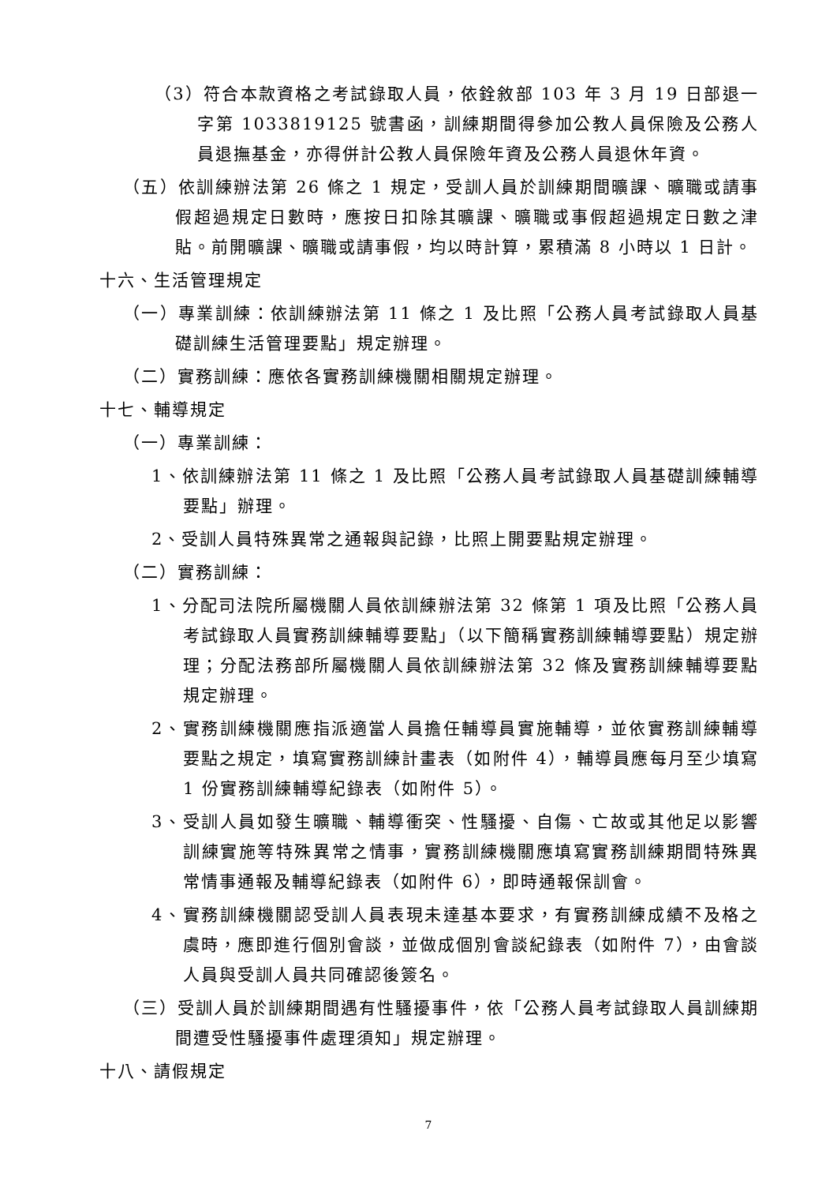（3）符合本款資格之考試錄取人員，依銓敘部 103 年 3 月 19 日部退一字第 1033819125 號書函，訓練期間得參加公教人員保險及公務人員退撫基金，亦得併計公教人員保險年資及公務人員退休年資。
（五）依訓練辦法第 26 條之 1 規定，受訓人員於訓練期間曠課、曠職或請事假超過規定日數時，應按日扣除其曠課、曠職或事假超過規定日數之津貼。前開曠課、曠職或請事假，均以時計算，累積滿 8 小時以 1 日計。
十六、生活管理規定
（一）專業訓練：依訓練辦法第 11 條之 1 及比照「公務人員考試錄取人員基礎訓練生活管理要點」規定辦理。
（二）實務訓練：應依各實務訓練機關相關規定辦理。
十七、輔導規定
（一）專業訓練：
1、依訓練辦法第 11 條之 1 及比照「公務人員考試錄取人員基礎訓練輔導要點」辦理。
2、受訓人員特殊異常之通報與記錄，比照上開要點規定辦理。
（二）實務訓練：
1、分配司法院所屬機關人員依訓練辦法第 32 條第 1 項及比照「公務人員考試錄取人員實務訓練輔導要點」（以下簡稱實務訓練輔導要點）規定辦理；分配法務部所屬機關人員依訓練辦法第 32 條及實務訓練輔導要點規定辦理。
2、實務訓練機關應指派適當人員擔任輔導員實施輔導，並依實務訓練輔導要點之規定，填寫實務訓練計畫表（如附件 4），輔導員應每月至少填寫 1 份實務訓練輔導紀錄表（如附件 5）。
3、受訓人員如發生曠職、輔導衝突、性騷擾、自傷、亡故或其他足以影響訓練實施等特殊異常之情事，實務訓練機關應填寫實務訓練期間特殊異常情事通報及輔導紀錄表（如附件 6），即時通報保訓會。
4、實務訓練機關認受訓人員表現未達基本要求，有實務訓練成績不及格之虞時，應即進行個別會談，並做成個別會談紀錄表（如附件 7），由會談人員與受訓人員共同確認後簽名。
（三）受訓人員於訓練期間遇有性騷擾事件，依「公務人員考試錄取人員訓練期間遭受性騷擾事件處理須知」規定辦理。
十八、請假規定
7